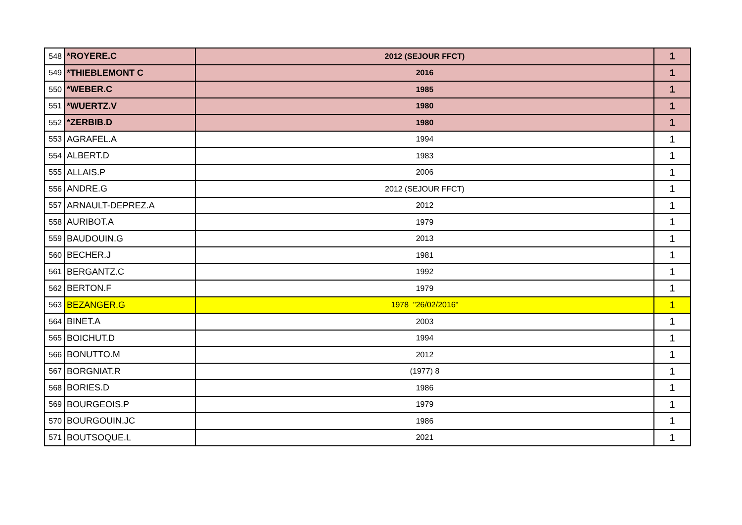| 548 | *ROYERE.C | 2012 (SEJOUR FFCT) | 1 |
| 549 | *THIEBLEMONT C | 2016 | 1 |
| 550 | *WEBER.C | 1985 | 1 |
| 551 | *WUERTZ.V | 1980 | 1 |
| 552 | *ZERBIB.D | 1980 | 1 |
| 553 | AGRAFEL.A | 1994 | 1 |
| 554 | ALBERT.D | 1983 | 1 |
| 555 | ALLAIS.P | 2006 | 1 |
| 556 | ANDRE.G | 2012 (SEJOUR FFCT) | 1 |
| 557 | ARNAULT-DEPREZ.A | 2012 | 1 |
| 558 | AURIBOT.A | 1979 | 1 |
| 559 | BAUDOUIN.G | 2013 | 1 |
| 560 | BECHER.J | 1981 | 1 |
| 561 | BERGANTZ.C | 1992 | 1 |
| 562 | BERTON.F | 1979 | 1 |
| 563 | BEZANGER.G | 1978 "26/02/2016" | 1 |
| 564 | BINET.A | 2003 | 1 |
| 565 | BOICHUT.D | 1994 | 1 |
| 566 | BONUTTO.M | 2012 | 1 |
| 567 | BORGNIAT.R | (1977) 8 | 1 |
| 568 | BORIES.D | 1986 | 1 |
| 569 | BOURGEOIS.P | 1979 | 1 |
| 570 | BOURGOUIN.JC | 1986 | 1 |
| 571 | BOUTSOQUE.L | 2021 | 1 |